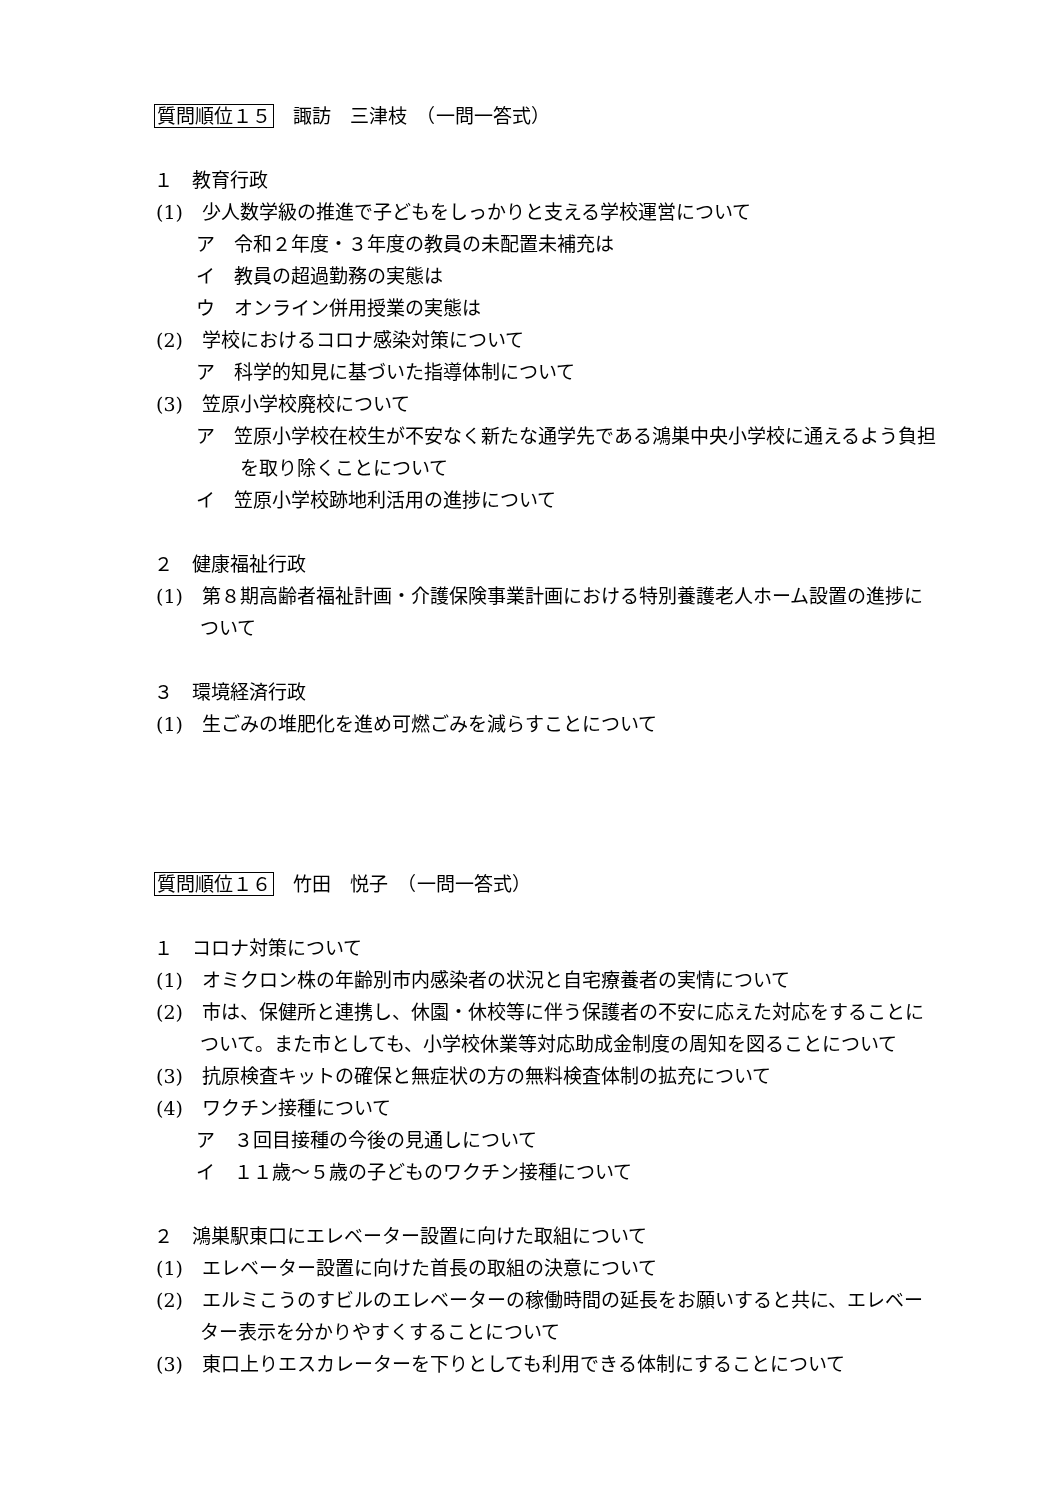質問順位１５　諏訪　三津枝　（一問一答式）
１　教育行政
(1)　少人数学級の推進で子どもをしっかりと支える学校運営について
ア　令和２年度・３年度の教員の未配置未補充は
イ　教員の超過勤務の実態は
ウ　オンライン併用授業の実態は
(2)　学校におけるコロナ感染対策について
ア　科学的知見に基づいた指導体制について
(3)　笠原小学校廃校について
ア　笠原小学校在校生が不安なく新たな通学先である鴻巣中央小学校に通えるよう負担を取り除くことについて
イ　笠原小学校跡地利活用の進捗について
２　健康福祉行政
(1)　第８期高齢者福祉計画・介護保険事業計画における特別養護老人ホーム設置の進捗について
３　環境経済行政
(1)　生ごみの堆肥化を進め可燃ごみを減らすことについて
質問順位１６　竹田　悦子　（一問一答式）
１　コロナ対策について
(1)　オミクロン株の年齢別市内感染者の状況と自宅療養者の実情について
(2)　市は、保健所と連携し、休園・休校等に伴う保護者の不安に応えた対応をすることについて。また市としても、小学校休業等対応助成金制度の周知を図ることについて
(3)　抗原検査キットの確保と無症状の方の無料検査体制の拡充について
(4)　ワクチン接種について
ア　３回目接種の今後の見通しについて
イ　１１歳～５歳の子どものワクチン接種について
２　鴻巣駅東口にエレベーター設置に向けた取組について
(1)　エレベーター設置に向けた首長の取組の決意について
(2)　エルミこうのすビルのエレベーターの稼働時間の延長をお願いすると共に、エレベーター表示を分かりやすくすることについて
(3)　東口上りエスカレーターを下りとしても利用できる体制にすることについて